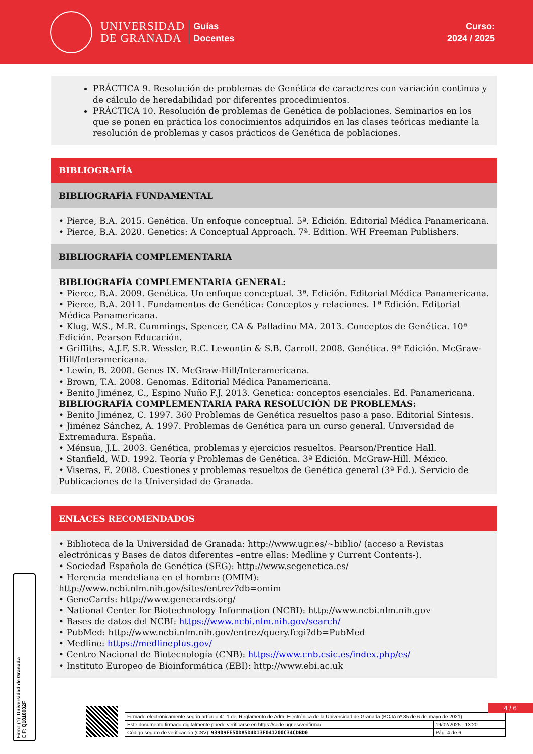UNIVERSIDAD
DE GRANADA
Guías
Docentes
Curso:
2024 / 2025
PRÁCTICA 9. Resolución de problemas de Genética de caracteres con variación continua y de cálculo de heredabilidad por diferentes procedimientos.
PRÁCTICA 10. Resolución de problemas de Genética de poblaciones. Seminarios en los que se ponen en práctica los conocimientos adquiridos en las clases teóricas mediante la resolución de problemas y casos prácticos de Genética de poblaciones.
BIBLIOGRAFÍA
BIBLIOGRAFÍA FUNDAMENTAL
• Pierce, B.A. 2015. Genética. Un enfoque conceptual. 5ª. Edición. Editorial Médica Panamericana.
• Pierce, B.A. 2020. Genetics: A Conceptual Approach. 7ª. Edition. WH Freeman Publishers.
BIBLIOGRAFÍA COMPLEMENTARIA
BIBLIOGRAFÍA COMPLEMENTARIA GENERAL:
• Pierce, B.A. 2009. Genética. Un enfoque conceptual. 3ª. Edición. Editorial Médica Panamericana.
• Pierce, B.A. 2011. Fundamentos de Genética: Conceptos y relaciones. 1ª Edición. Editorial Médica Panamericana.
• Klug, W.S., M.R. Cummings, Spencer, CA & Palladino MA. 2013. Conceptos de Genética. 10ª Edición. Pearson Educación.
• Griffiths, A.J.F, S.R. Wessler, R.C. Lewontin & S.B. Carroll. 2008. Genética. 9ª Edición. McGraw-Hill/Interamericana.
• Lewin, B. 2008. Genes IX. McGraw-Hill/Interamericana.
• Brown, T.A. 2008. Genomas. Editorial Médica Panamericana.
• Benito Jiménez, C., Espino Nuño F.J. 2013. Genetica: conceptos esenciales. Ed. Panamericana.
BIBLIOGRAFÍA COMPLEMENTARIA PARA RESOLUCIÓN DE PROBLEMAS:
• Benito Jiménez, C. 1997. 360 Problemas de Genética resueltos paso a paso. Editorial Síntesis.
• Jiménez Sánchez, A. 1997. Problemas de Genética para un curso general. Universidad de Extremadura. España.
• Ménsua, J.L. 2003. Genética, problemas y ejercicios resueltos. Pearson/Prentice Hall.
• Stanfield, W.D. 1992. Teoría y Problemas de Genética. 3ª Edición. McGraw-Hill. México.
• Viseras, E. 2008. Cuestiones y problemas resueltos de Genética general (3ª Ed.). Servicio de Publicaciones de la Universidad de Granada.
ENLACES RECOMENDADOS
• Biblioteca de la Universidad de Granada: http://www.ugr.es/~biblio/ (acceso a Revistas electrónicas y Bases de datos diferentes –entre ellas: Medline y Current Contents-).
• Sociedad Española de Genética (SEG): http://www.segenetica.es/
• Herencia mendeliana en el hombre (OMIM):
http://www.ncbi.nlm.nih.gov/sites/entrez?db=omim
• GeneCards: http://www.genecards.org/
• National Center for Biotechnology Information (NCBI): http://www.ncbi.nlm.nih.gov
• Bases de datos del NCBI: https://www.ncbi.nlm.nih.gov/search/
• PubMed: http://www.ncbi.nlm.nih.gov/entrez/query.fcgi?db=PubMed
• Medline: https://medlineplus.gov/
• Centro Nacional de Biotecnología (CNB): https://www.cnb.csic.es/index.php/es/
• Instituto Europeo de Bioinformática (EBI): http://www.ebi.ac.uk
4 / 6
| Firmado electrónicamente según artículo 41.1 del Reglamento de Adm. Electrónica de la Universidad de Granada (BOJA nº 85 de 6 de mayo de 2021) | |
| Este documento firmado digitalmente puede verificarse en https://sede.ugr.es/verifirma/ | 19/02/2025 - 13:20 |
| Código seguro de verificación (CSV): 93909FE50DA5D4D13F041200C34CDBD0 | Pág. 4 de 6 |
Firma (1): Universidad de Granada
CIF: Q1818002F